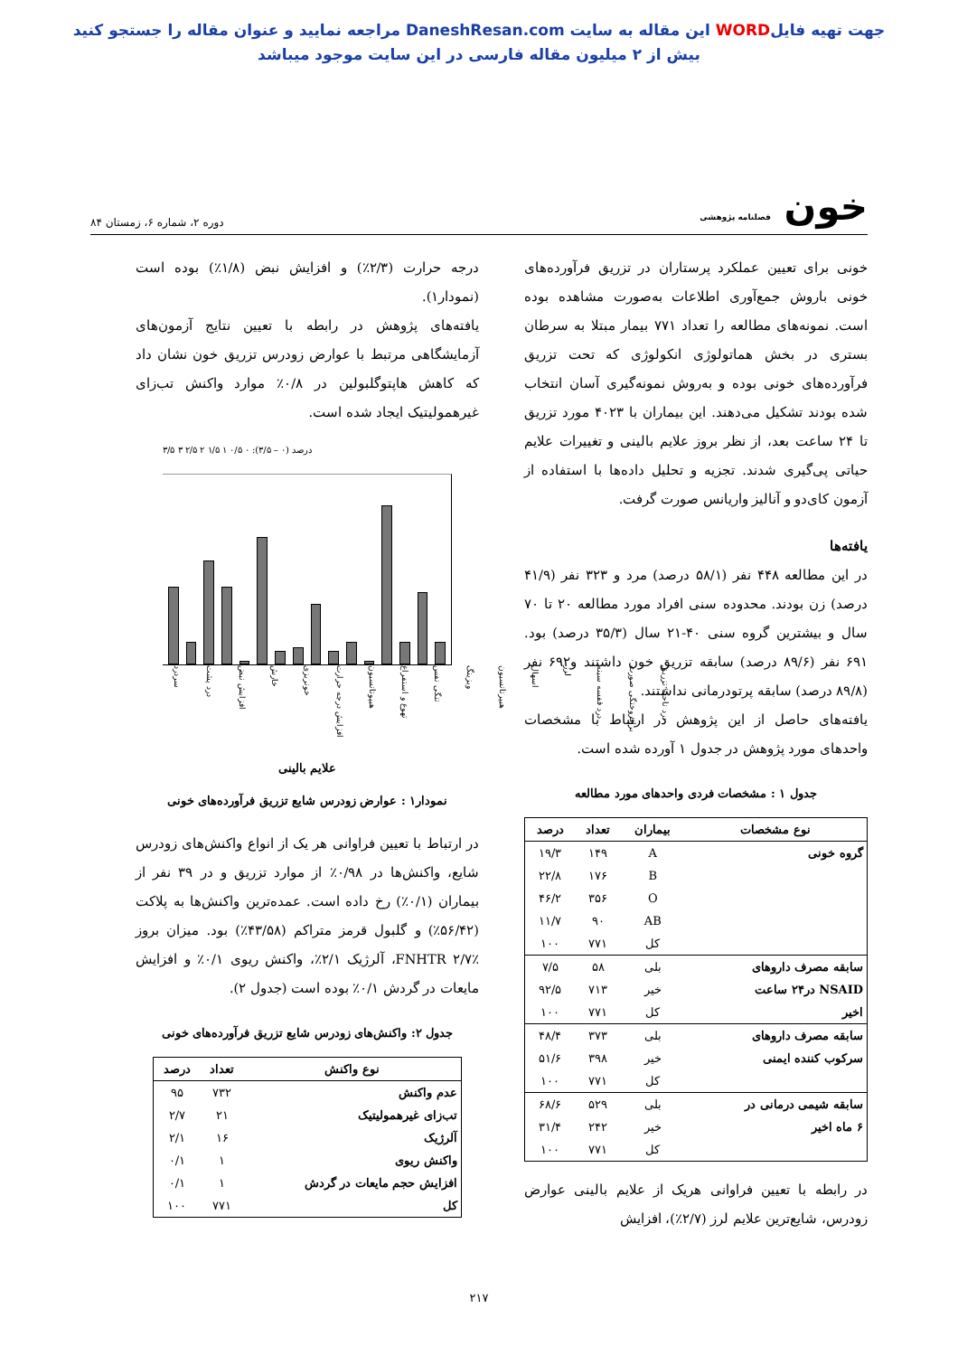جهت تهیه فایلWORD این مقاله به سایت DaneshResan.com مراجعه نمایید و عنوان مقاله را جستجو کنید
بیش از ۲ میلیون مقاله فارسی در این سایت موجود میباشد
خون فصلنامه پژوهشی
دوره ۲، شماره ۶، زمستان ۸۴
خونی برای تعیین عملکرد پرستاران در تزریق فرآورده‌های خونی باروش جمع‌آوری اطلاعات به‌صورت مشاهده بوده است. نمونه‌های مطالعه را تعداد ۷۷۱ بیمار مبتلا به سرطان بستری در بخش هماتولوژی انکولوژی که تحت تزریق فرآورده‌های خونی بوده و به‌روش نمونه‌گیری آسان انتخاب شده بودند تشکیل می‌دهند. این بیماران با ۴۰۲۳ مورد تزریق تا ۲۴ ساعت بعد، از نظر بروز علایم بالینی و تغییرات علایم حیاتی پی‌گیری شدند. تجزیه و تحلیل داده‌ها با استفاده از آزمون کای‌دو و آنالیز واریانس صورت گرفت.
یافته‌ها
در این مطالعه ۴۴۸ نفر (۵۸/۱ درصد) مرد و ۳۲۳ نفر (۴۱/۹ درصد) زن بودند. محدوده سنی افراد مورد مطالعه ۲۰ تا ۷۰ سال و بیشترین گروه سنی ۴۰-۲۱ سال (۳۵/۳ درصد) بود. ۶۹۱ نفر (۸۹/۶ درصد) سابقه تزریق خون داشتند و۶۹۲ نفر (۸۹/۸ درصد) سابقه پرتودرمانی نداشتند.
یافته‌های حاصل از این پژوهش در ارتباط با مشخصات واحدهای مورد پژوهش در جدول ۱ آورده شده است.
جدول ۱ : مشخصات فردی واحدهای مورد مطالعه
| نوع مشخصات | بیماران | تعداد | درصد |
| --- | --- | --- | --- |
| گروه خونی | A | ۱۴۹ | ۱۹/۳ |
| | B | ۱۷۶ | ۲۲/۸ |
| | O | ۳۵۶ | ۴۶/۲ |
| | AB | ۹۰ | ۱۱/۷ |
| | کل | ۷۷۱ | ۱۰۰ |
| سابقه مصرف داروهای | بلی | ۵۸ | ۷/۵ |
| NSAID در۲۴ ساعت | خیر | ۷۱۳ | ۹۲/۵ |
| اخیر | کل | ۷۷۱ | ۱۰۰ |
| سابقه مصرف داروهای | بلی | ۳۷۳ | ۴۸/۴ |
| سرکوب کننده ایمنی | خیر | ۳۹۸ | ۵۱/۶ |
| | کل | ۷۷۱ | ۱۰۰ |
| سابقه شیمی درمانی در | بلی | ۵۲۹ | ۶۸/۶ |
| ۶ ماه اخیر | خیر | ۲۴۲ | ۳۱/۴ |
| | کل | ۷۷۱ | ۱۰۰ |
در رابطه با تعیین فراوانی هریک از علایم بالینی عوارض زودرس، شایع‌ترین علایم لرز (۲/۷٪)، افزایش
درجه حرارت (۲/۳٪) و افزایش نبض (۱/۸٪) بوده است (نمودار۱).
یافته‌های پژوهش در رابطه با تعیین نتایج آزمون‌های آزمایشگاهی مرتبط با عوارض زودرس تزریق خون نشان داد که کاهش هاپتوگلبولین در ۰/۸٪ موارد واکنش تب‌زای غیرهمولیتیک ایجاد شده است.
درصد (۰ – ۳/۵): ۰ ۰/۵ ۱ ۱/۵ ۲ ۲/۵ ۳ ۳/۵
سردرد درد پشت افزایش نبض خارش خونریزی افزایش درجه حرارت هیپوتانسیون تهوع و استفراغ تنگی نفس ویزینگ هیپرتانسیون اسهال لرز درد قفسه سینه برافروختگی صورت درد ناحیه تزریق
علایم بالینی
نمودار۱ : عوارض زودرس شایع تزریق فرآورده‌های خونی
در ارتباط با تعیین فراوانی هر یک از انواع واکنش‌های زودرس شایع، واکنش‌ها در ۰/۹۸٪ از موارد تزریق و در ۳۹ نفر از بیماران (۰/۱٪) رخ داده است. عمده‌ترین واکنش‌ها به پلاکت (۵۶/۴۲٪) و گلبول قرمز متراکم (۴۳/۵۸٪) بود. میزان بروز FNHTR ۲/۷٪، آلرژیک ۲/۱٪، واکنش ریوی ۰/۱٪ و افزایش مایعات در گردش ۰/۱٪ بوده است (جدول ۲).
جدول ۲: واکنش‌های زودرس شایع تزریق فرآورده‌های خونی
| نوع واکنش | تعداد | درصد |
| --- | --- | --- |
| عدم واکنش | ۷۳۲ | ۹۵ |
| تب‌زای غیرهمولیتیک | ۲۱ | ۲/۷ |
| آلرژیک | ۱۶ | ۲/۱ |
| واکنش ریوی | ۱ | ۰/۱ |
| افزایش حجم مایعات در گردش | ۱ | ۰/۱ |
| کل | ۷۷۱ | ۱۰۰ |
۲۱۷